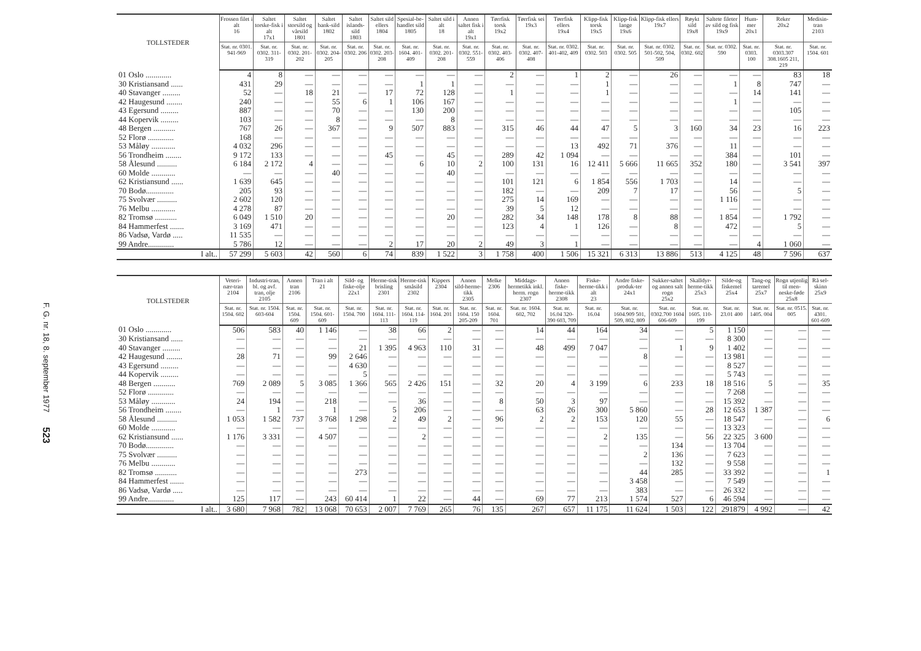F. G. nr. 18, 8. september 1977 523
| TOLLSTEDER | Frossen filet i alt 16 | Saltet torske-fisk i alt 17x1 | Saltet storsild og vårsild 1801 | Saltet bank-sild 1802 | Saltet islands-sild 1803 | Saltet sild ellers 1804 | Spesial-be-handlet sild 1805 | Saltet sild i alt 18 | Annen saltet fisk i alt 19x1 | Tørrfisk torsk 19x2 | Tørrfisk sei 19x3 | Tørrfisk ellers 19x4 | Klipp-fisk torsk 19x5 | Klipp-fisk lange 19x6 | Klipp-fisk ellers 19x7 | Røykt sild 19x8 | Saltete fileter av sild og fisk 19x9 | Hum-mer 20x1 | Reker 20x2 | Medisin-tran 2103 |
| --- | --- | --- | --- | --- | --- | --- | --- | --- | --- | --- | --- | --- | --- | --- | --- | --- | --- | --- | --- | --- |
| | Stat. nr. 0301. 941-969 | Stat. nr. 0302. 311-319 | Stat. nr. 0302. 201-202 | Stat. nr. 0302. 204-205 | Stat. nr. 0302. 206 | Stat. nr. 0302. 203-208 | Stat. nr. 1604. 401-409 | Stat. nr. 0302. 201-208 | Stat. nr. 0302. 551-559 | Stat. nr. 0302. 403-406 | Stat. nr. 0302. 407-408 | Stat. nr. 0302. 401-402, 409 | Stat. nr. 0302. 503 | Stat. nr. 0302. 505 | Stat. nr. 0302. 501-502, 504, 509 | Stat. nr. 0302. 602 | Stat. nr. 0302. 590 | Stat. nr. 0303. 100 | Stat. nr. 0303.307 308.1605 211, 219 | Stat. nr. 1504. 601 |
| 01 Oslo ............. | 4 | 8 | — | — | — | — | — | — | — | 2 | — | 1 | 2 | — | 26 | — | — | — | 83 | 18 |
| 30 Kristiansand ...... | 431 | 29 | — | — | — | — | 1 | 1 | — | — | — | — | 1 | — | — | — | 1 | 8 | 747 | — |
| 40 Stavanger ......... | 52 | — | 18 | 21 | — | 17 | 72 | 128 | — | 1 | — | — | 1 | — | — | — | — | 14 | 141 | — |
| 42 Haugesund ........ | 240 | — | — | 55 | 6 | 1 | 106 | 167 | — | — | — | — | — | — | — | — | 1 | — | — | — |
| 43 Egersund ......... | 887 | — | — | 70 | — | — | 130 | 200 | — | — | — | — | — | — | — | — | — | — | 105 | — |
| 44 Kopervik ......... | 103 | — | — | 8 | — | — | — | 8 | — | — | — | — | — | — | — | — | — | — | — | — |
| 48 Bergen ........... | 767 | 26 | — | 367 | — | 9 | 507 | 883 | — | 315 | 46 | 44 | 47 | 5 | 3 | 160 | 34 | 23 | 16 | 223 |
| 52 Florø ............. | 168 | — | — | — | — | — | — | — | — | — | — | — | — | — | — | — | — | — | — | — |
| 53 Måløy ............ | 4 032 | 296 | — | — | — | — | — | — | — | — | — | 13 | 492 | 71 | 376 | — | 11 | — | — | — |
| 56 Trondheim ........ | 9 172 | 133 | — | — | — | 45 | — | 45 | — | 289 | 42 | 1 094 | — | — | — | — | 384 | — | 101 | — |
| 58 Ålesund .......... | 6 184 | 2 172 | 4 | — | — | — | 6 | 10 | 2 | 100 | 131 | 16 | 12 411 | 5 666 | 11 665 | 352 | 180 | — | 3 541 | 397 |
| 60 Molde ............ | — | — | — | 40 | — | — | — | 40 | — | — | — | — | — | — | — | — | — | — | — | — |
| 62 Kristiansund ...... | 1 639 | 645 | — | — | — | — | — | — | — | 101 | 121 | 6 | 1 854 | 556 | 1 703 | — | 14 | — | — | — |
| 70 Bodø.............. | 205 | 93 | — | — | — | — | — | — | — | 182 | — | — | 209 | 7 | 17 | — | 56 | — | 5 | — |
| 75 Svolvær .......... | 2 602 | 120 | — | — | — | — | — | — | — | 275 | 14 | 169 | — | — | — | — | 1 116 | — | — | — |
| 76 Melbu ............ | 4 278 | 87 | — | — | — | — | — | — | — | 39 | 5 | 12 | — | — | — | — | — | — | — | — |
| 82 Tromsø ........... | 6 049 | 1 510 | 20 | — | — | — | — | 20 | — | 282 | 34 | 148 | 178 | 8 | 88 | — | 1 854 | — | 1 792 | — |
| 84 Hammerfest ....... | 3 169 | 471 | — | — | — | — | — | — | — | 123 | 4 | 1 | 126 | — | 8 | — | 472 | — | 5 | — |
| 86 Vadsø, Vardø ..... | 11 535 | — | — | — | — | — | — | — | — | — | — | — | — | — | — | — | — | — | — | — |
| 99 Andre............. | 5 786 | 12 | — | — | — | 2 | 17 | 20 | 2 | 49 | 3 | 1 | — | — | — | — | — | 4 | 1 060 | — |
| I alt.. | 57 299 | 5 603 | 42 | 560 | 6 | 74 | 839 | 1 522 | 3 | 1 758 | 400 | 1 506 | 15 321 | 6 313 | 13 886 | 513 | 4 125 | 48 | 7 596 | 637 |
| TOLLSTEDER | Veteri-nær-tran 2104 | Industri-tran, bl. og avf. tran, olje 2105 | Annen tran 2106 | Tran i alt 21 | Sild- og fiske-olje 22x1 | Herme-tisk brisling 2301 | Herme-tisk småsild 2302 | Kippers 2304 | Annen sild-herme-tikk 2305 | Melke 2306 | Middags-hermetikk inkl. herm. rogn 2307 | Annen fiske-herme-tikk 2308 | Fiske-herme-tikk i alt 23 | Andre fiske-produk-ter 24x1 | Sukker-saltet og annen salt rogn 25x2 | Skalldyr-herme-tikk 25x3 | Silde-og fiskemel 25x4 | Tang-og taremel 25x7 | Rogn utjenlig til men-neske-føde 25x8 | Rå sel-skinn 25x9 |
| --- | --- | --- | --- | --- | --- | --- | --- | --- | --- | --- | --- | --- | --- | --- | --- | --- | --- | --- | --- | --- |
| | Stat. nr. 1504. 602 | Stat. nr. 1504. 603-604 | Stat. nr. 1504. 609 | Stat. nr. 1504. 601-609 | Stat. nr. 1504. 700 | Stat. nr. 1604. 111-113 | Stat. nr. 1604. 114-119 | Stat. nr. 1604. 201 | Stat. nr. 1604. 150 205-209 | Stat. nr. 1604. 701 | Stat. nr. 1604. 602, 702 | Stat. nr. 16.04 320-390 603, 709 | Stat. nr. 16.04 | Stat. nr. 1604.909 501, 509, 802, 809 | Stat. nr. 0302.700 1604 606-609 | Stat. nr. 1605. 110-199 | Stat. nr. 23.01 400 | Stat. nr. 1405. 004 | Stat. nr. 0515. 005 | Stat. nr. 4301. 601-609 |
| 01 Oslo ............. | 506 | 583 | 40 | 1 146 | — | 38 | 66 | 2 | — | — | 14 | 44 | 164 | 34 | — | 5 | 1 150 | — | — | — |
| 30 Kristiansand ...... | — | — | — | — | — | — | — | — | — | — | — | — | — | — | — | — | 8 300 | — | — | — |
| 40 Stavanger ......... | — | — | — | — | 21 | 1 395 | 4 963 | 110 | 31 | — | 48 | 499 | 7 047 | — | 1 | 9 | 1 402 | — | — | — |
| 42 Haugesund ........ | 28 | 71 | — | 99 | 2 646 | — | — | — | — | — | — | — | — | 8 | — | — | 13 981 | — | — | — |
| 43 Egersund ......... | — | — | — | — | 4 630 | — | — | — | — | — | — | — | — | — | — | — | 8 527 | — | — | — |
| 44 Kopervik ......... | — | — | — | — | 5 | — | — | — | — | — | — | — | — | — | — | — | 5 743 | — | — | — |
| 48 Bergen ........... | 769 | 2 089 | 5 | 3 085 | 1 366 | 565 | 2 426 | 151 | — | 32 | 20 | 4 | 3 199 | 6 | 233 | 18 | 18 516 | 5 | — | 35 |
| 52 Florø ............. | — | — | — | — | — | — | — | — | — | — | — | — | — | — | — | — | 7 268 | — | — | — |
| 53 Måløy ............ | 24 | 194 | — | 218 | — | — | 36 | — | — | 8 | 50 | 3 | 97 | — | — | — | 15 392 | — | — | — |
| 56 Trondheim ........ | — | 1 | — | 1 | — | 5 | 206 | — | — | — | 63 | 26 | 300 | 5 860 | — | 28 | 12 653 | 1 387 | — | — |
| 58 Ålesund .......... | 1 053 | 1 582 | 737 | 3 768 | 1 298 | 2 | 49 | 2 | — | 96 | 2 | 2 | 153 | 120 | 55 | — | 18 547 | — | — | 6 |
| 60 Molde ............ | — | — | — | — | — | — | — | — | — | — | — | — | — | — | — | — | 13 323 | — | — | — |
| 62 Kristiansund ...... | 1 176 | 3 331 | — | 4 507 | — | — | 2 | — | — | — | — | — | 2 | 135 | — | 56 | 22 325 | 3 600 | — | — |
| 70 Bodø.............. | — | — | — | — | — | — | — | — | — | — | — | — | — | — | 134 | — | 13 704 | — | — | — |
| 75 Svolvær .......... | — | — | — | — | — | — | — | — | — | — | — | — | — | 2 | 136 | — | 7 623 | — | — | — |
| 76 Melbu ............ | — | — | — | — | — | — | — | — | — | — | — | — | — | — | 132 | — | 9 558 | — | — | — |
| 82 Tromsø ........... | — | — | — | — | 273 | — | — | — | — | — | — | — | — | 44 | 285 | — | 33 392 | — | — | 1 |
| 84 Hammerfest ....... | — | — | — | — | — | — | — | — | — | — | — | — | — | 3 458 | — | — | 7 549 | — | — | — |
| 86 Vadsø, Vardø ..... | — | — | — | — | — | — | — | — | — | — | — | — | — | 383 | — | — | 26 332 | — | — | — |
| 99 Andre............. | 125 | 117 | — | 243 | 60 414 | 1 | 22 | — | 44 | — | 69 | 77 | 213 | 1 574 | 527 | 6 | 46 594 | — | — | — |
| I alt.. | 3 680 | 7 968 | 782 | 13 068 | 70 653 | 2 007 | 7 769 | 265 | 76 | 135 | 267 | 657 | 11 175 | 11 624 | 1 503 | 122 | 291879 | 4 992 | — | 42 |